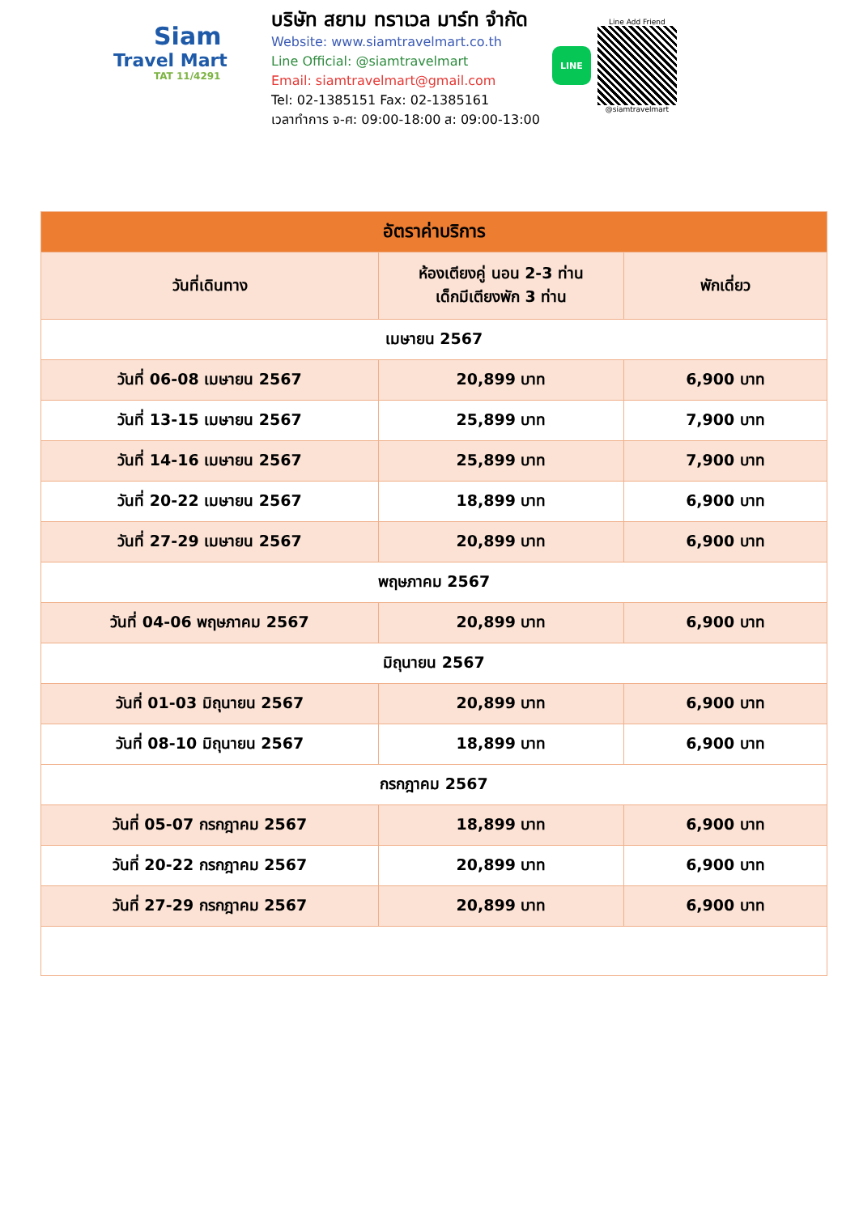Siam
Travel Mart
TAT 11/4291
บริษัท สยาม ทราเวล มาร์ท จำกัด
Website: www.siamtravelmart.co.th
Line Official: @siamtravelmart
Email: siamtravelmart@gmail.com
Tel: 02-1385151 Fax: 02-1385161
เวลาทำการ จ-ศ: 09:00-18:00 ส: 09:00-13:00
LINE
Line Add Friend
@siamtravelmart
| อัตราค่าบริการ | | |
| --- | --- | --- |
| วันที่เดินทาง | ห้องเตียงคู่ นอน 2-3 ท่าน เด็กมีเตียงพัก 3 ท่าน | พักเดี่ยว |
| เมษายน 2567 | | |
| วันที่ 06-08 เมษายน 2567 | 20,899 บาท | 6,900 บาท |
| วันที่ 13-15 เมษายน 2567 | 25,899 บาท | 7,900 บาท |
| วันที่ 14-16 เมษายน 2567 | 25,899 บาท | 7,900 บาท |
| วันที่ 20-22 เมษายน 2567 | 18,899 บาท | 6,900 บาท |
| วันที่ 27-29 เมษายน 2567 | 20,899 บาท | 6,900 บาท |
| พฤษภาคม 2567 | | |
| วันที่ 04-06 พฤษภาคม 2567 | 20,899 บาท | 6,900 บาท |
| มิถุนายน 2567 | | |
| วันที่ 01-03 มิถุนายน 2567 | 20,899 บาท | 6,900 บาท |
| วันที่ 08-10 มิถุนายน 2567 | 18,899 บาท | 6,900 บาท |
| กรกฎาคม 2567 | | |
| วันที่ 05-07 กรกฎาคม 2567 | 18,899 บาท | 6,900 บาท |
| วันที่ 20-22 กรกฎาคม 2567 | 20,899 บาท | 6,900 บาท |
| วันที่ 27-29 กรกฎาคม 2567 | 20,899 บาท | 6,900 บาท |